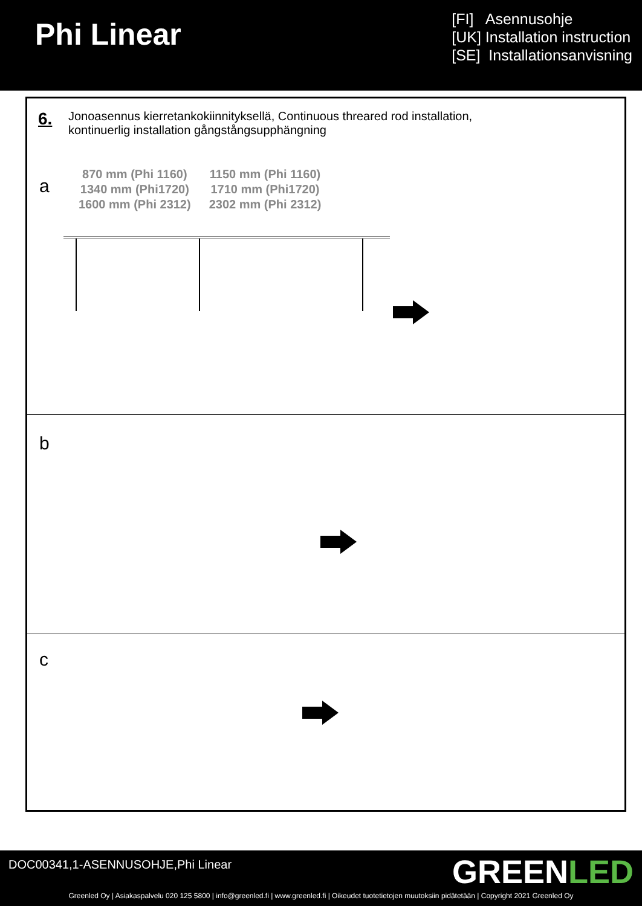Phi Linear
[FI] Asennusohje
[UK] Installation instruction
[SE] Installationsanvisning
6.
Jonoasennus kierretankokiinnityksellä, Continuous threared rod installation,
kontinuerlig installation gångstångsupphängning
a
870 mm (Phi 1160)
1340 mm (Phi1720)
1600 mm (Phi 2312)
1150 mm (Phi 1160)
1710 mm (Phi1720)
2302 mm (Phi 2312)
b
c
DOC00341,1-ASENNUSOHJE,Phi Linear
GREENLED
Greenled Oy | Asiakaspalvelu 020 125 5800 | info@greenled.fi | www.greenled.fi | Oikeudet tuotetietojen muutoksiin pidätetään | Copyright 2021 Greenled Oy